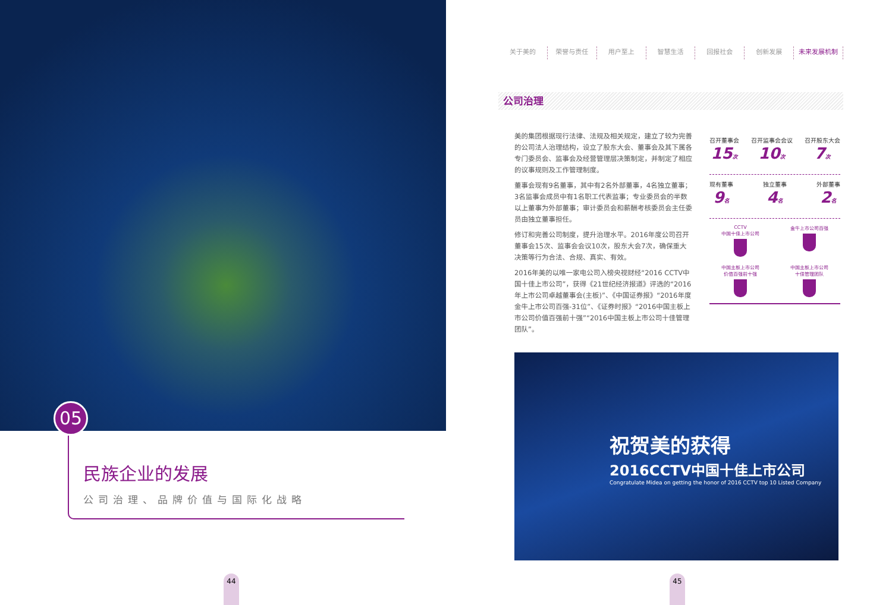05
民族企业的发展
公司治理、品牌价值与国际化战略
44
关于美的
荣誉与责任
用户至上
智慧生活
回报社会
创新发展
未来发展机制
公司治理
美的集团根据现行法律、法规及相关规定，建立了较为完善的公司法人治理结构，设立了股东大会、董事会及其下属各专门委员会、监事会及经营管理层决策制定，并制定了相应的议事规则及工作管理制度。
董事会现有9名董事，其中有2名外部董事，4名独立董事；3名监事会成员中有1名职工代表监事；专业委员会的半数以上董事为外部董事；审计委员会和薪酬考核委员会主任委员由独立董事担任。
修订和完善公司制度，提升治理水平。2016年度公司召开董事会15次、监事会会议10次，股东大会7次，确保重大决策等行为合法、合规、真实、有效。
2016年美的以唯一家电公司入榜央视财经“2016 CCTV中国十佳上市公司”，获得《21世纪经济报道》评选的“2016年上市公司卓越董事会(主板)”、《中国证券报》“2016年度金牛上市公司百强-31位”、《证券时报》“2016中国主板上市公司价值百强前十强”“2016中国主板上市公司十佳管理团队”。
召开董事会
15次
召开监事会会议
10次
召开股东大会
7次
现有董事
9名
独立董事
4名
外部董事
2名
CCTV
中国十佳上市公司
金牛上市公司百强
中国主板上市公司
价值百强前十强
中国主板上市公司
十佳管理团队
祝贺美的获得
2016CCTV中国十佳上市公司
Congratulate Midea on getting the honor of 2016 CCTV top 10 Listed Company
45